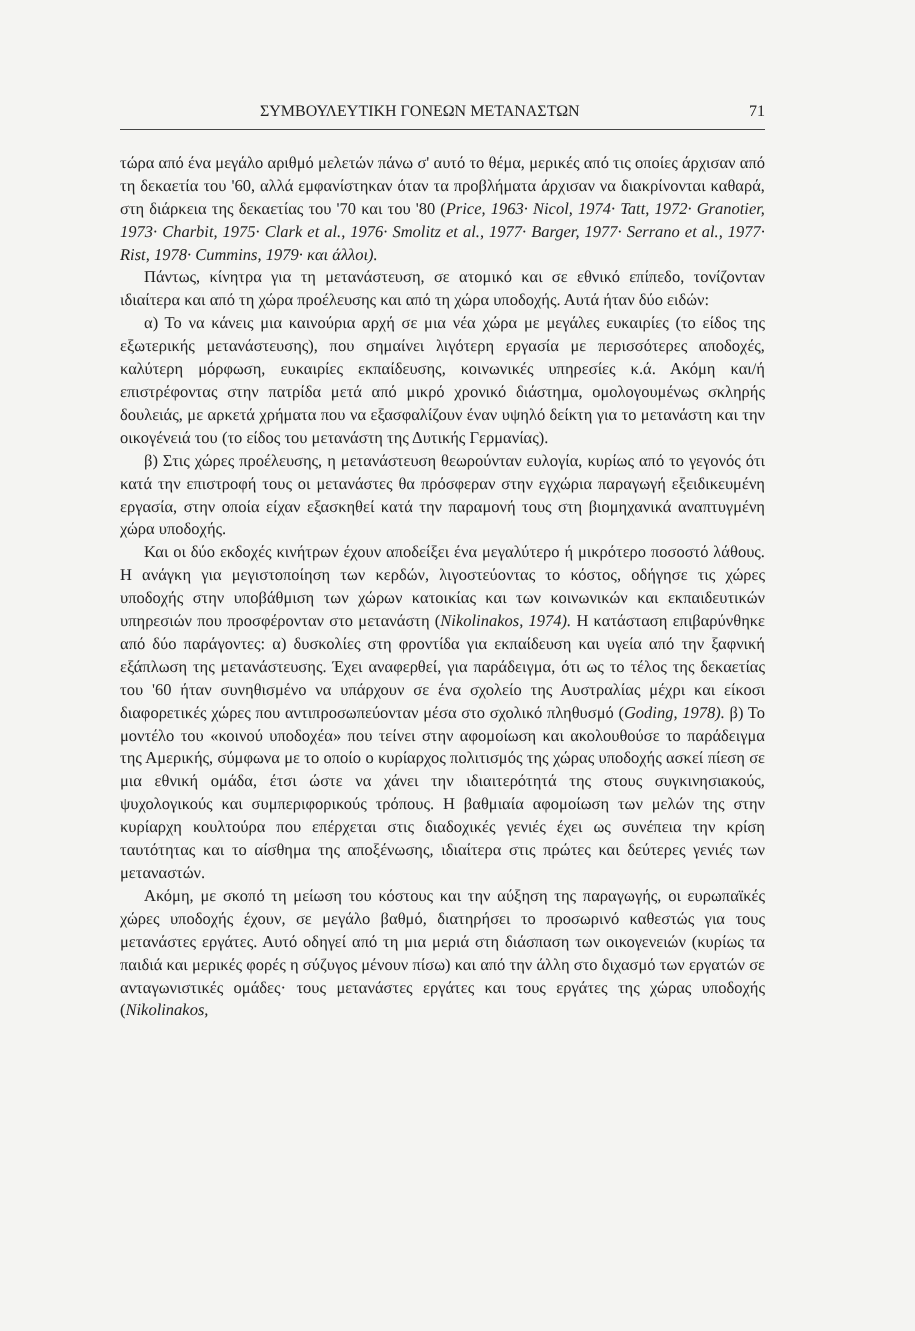ΣΥΜΒΟΥΛΕΥΤΙΚΗ ΓΟΝΕΩΝ ΜΕΤΑΝΑΣΤΩΝ 71
τώρα από ένα μεγάλο αριθμό μελετών πάνω σ' αυτό το θέμα, μερικές από τις οποίες άρχισαν από τη δεκαετία του '60, αλλά εμφανίστηκαν όταν τα προβλήματα άρχισαν να διακρίνονται καθαρά, στη διάρκεια της δεκαετίας του '70 και του '80 (Price, 1963· Nicol, 1974· Tatt, 1972· Granotier, 1973· Charbit, 1975· Clark et al., 1976· Smolitz et al., 1977· Barger, 1977· Serrano et al., 1977· Rist, 1978· Cummins, 1979· και άλλοι).
Πάντως, κίνητρα για τη μετανάστευση, σε ατομικό και σε εθνικό επίπεδο, τονίζονταν ιδιαίτερα και από τη χώρα προέλευσης και από τη χώρα υποδοχής. Αυτά ήταν δύο ειδών:
α) Το να κάνεις μια καινούρια αρχή σε μια νέα χώρα με μεγάλες ευκαιρίες (το είδος της εξωτερικής μετανάστευσης), που σημαίνει λιγότερη εργασία με περισσότερες αποδοχές, καλύτερη μόρφωση, ευκαιρίες εκπαίδευσης, κοινωνικές υπηρεσίες κ.ά. Ακόμη και/ή επιστρέφοντας στην πατρίδα μετά από μικρό χρονικό διάστημα, ομολογουμένως σκληρής δουλειάς, με αρκετά χρήματα που να εξασφαλίζουν έναν υψηλό δείκτη για το μετανάστη και την οικογένειά του (το είδος του μετανάστη της Δυτικής Γερμανίας).
β) Στις χώρες προέλευσης, η μετανάστευση θεωρούνταν ευλογία, κυρίως από το γεγονός ότι κατά την επιστροφή τους οι μετανάστες θα πρόσφεραν στην εγχώρια παραγωγή εξειδικευμένη εργασία, στην οποία είχαν εξασκηθεί κατά την παραμονή τους στη βιομηχανικά αναπτυγμένη χώρα υποδοχής.
Και οι δύο εκδοχές κινήτρων έχουν αποδείξει ένα μεγαλύτερο ή μικρότερο ποσοστό λάθους. Η ανάγκη για μεγιστοποίηση των κερδών, λιγοστεύοντας το κόστος, οδήγησε τις χώρες υποδοχής στην υποβάθμιση των χώρων κατοικίας και των κοινωνικών και εκπαιδευτικών υπηρεσιών που προσφέρονταν στο μετανάστη (Nikolinakos, 1974). Η κατάσταση επιβαρύνθηκε από δύο παράγοντες: α) δυσκολίες στη φροντίδα για εκπαίδευση και υγεία από την ξαφνική εξάπλωση της μετανάστευσης. Έχει αναφερθεί, για παράδειγμα, ότι ως το τέλος της δεκαετίας του '60 ήταν συνηθισμένο να υπάρχουν σε ένα σχολείο της Αυστραλίας μέχρι και είκοσι διαφορετικές χώρες που αντιπροσωπεύονταν μέσα στο σχολικό πληθυσμό (Goding, 1978). β) Το μοντέλο του «κοινού υποδοχέα» που τείνει στην αφομοίωση και ακολουθούσε το παράδειγμα της Αμερικής, σύμφωνα με το οποίο ο κυρίαρχος πολιτισμός της χώρας υποδοχής ασκεί πίεση σε μια εθνική ομάδα, έτσι ώστε να χάνει την ιδιαιτερότητά της στους συγκινησιακούς, ψυχολογικούς και συμπεριφορικούς τρόπους. Η βαθμιαία αφομοίωση των μελών της στην κυρίαρχη κουλτούρα που επέρχεται στις διαδοχικές γενιές έχει ως συνέπεια την κρίση ταυτότητας και το αίσθημα της αποξένωσης, ιδιαίτερα στις πρώτες και δεύτερες γενιές των μεταναστών.
Ακόμη, με σκοπό τη μείωση του κόστους και την αύξηση της παραγωγής, οι ευρωπαϊκές χώρες υποδοχής έχουν, σε μεγάλο βαθμό, διατηρήσει το προσωρινό καθεστώς για τους μετανάστες εργάτες. Αυτό οδηγεί από τη μια μεριά στη διάσπαση των οικογενειών (κυρίως τα παιδιά και μερικές φορές η σύζυγος μένουν πίσω) και από την άλλη στο διχασμό των εργατών σε ανταγωνιστικές ομάδες· τους μετανάστες εργάτες και τους εργάτες της χώρας υποδοχής (Nikolinakos,